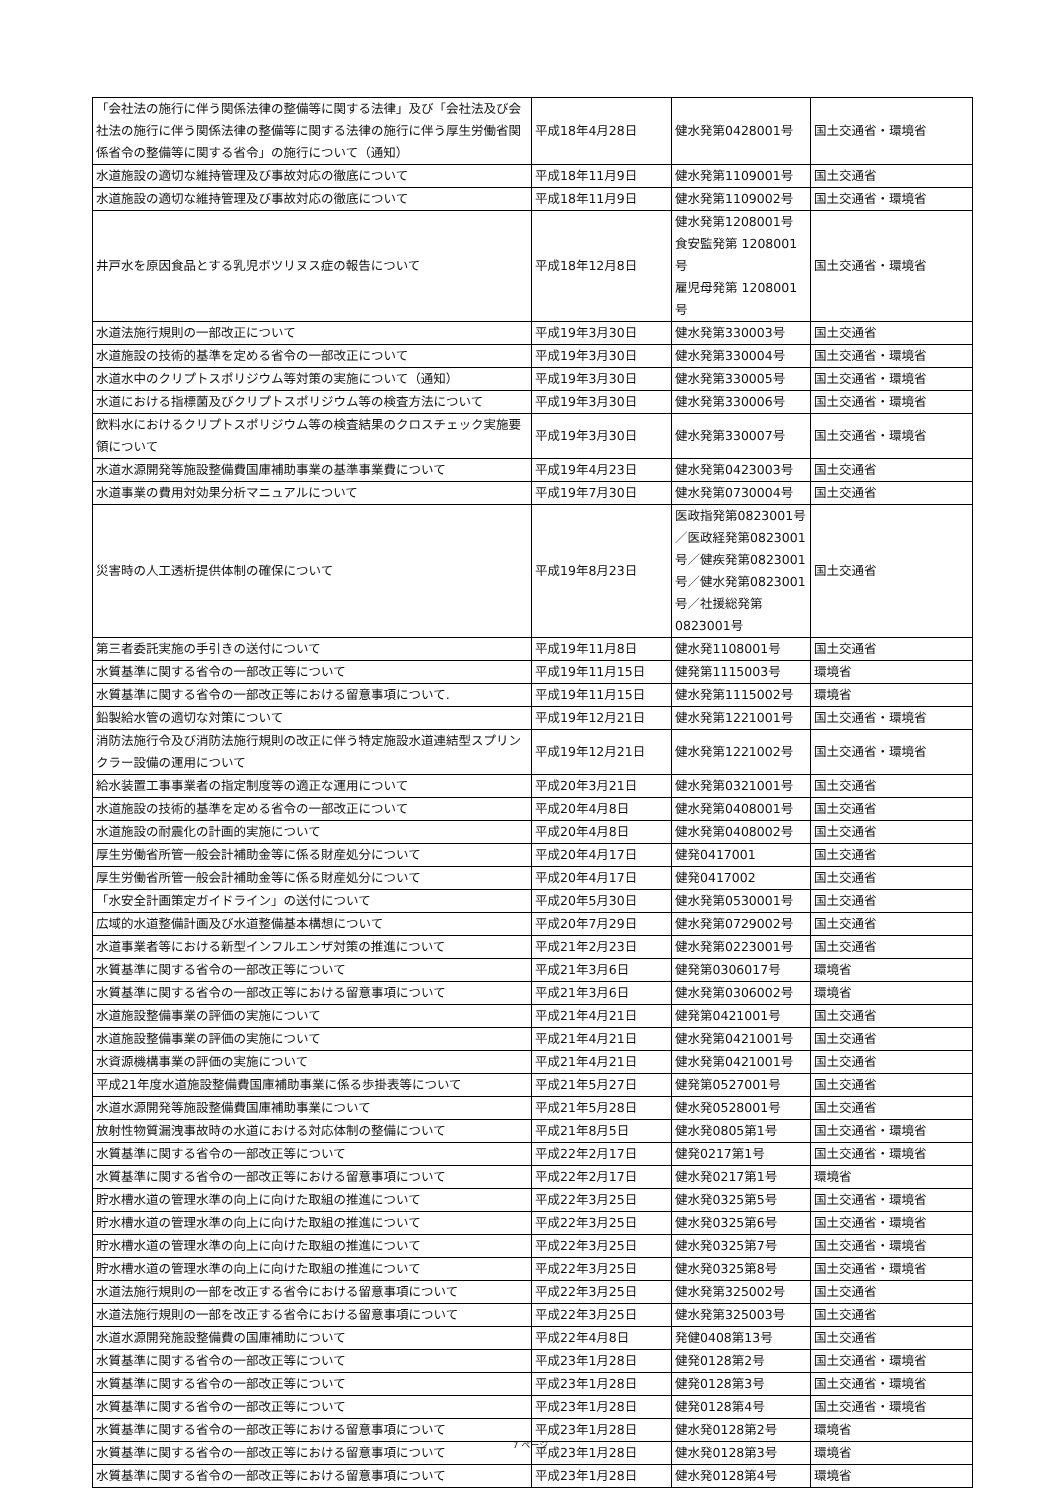| 「会社法の施行に伴う関係法律の整備等に関する法律」及び「会社法及び会社法の施行に伴う関係法律の整備等に関する法律の施行に伴う厚生労働省関係省令の整備等に関する省令」の施行について（通知） | 平成18年4月28日 | 健水発第0428001号 | 国土交通省・環境省 |
| 水道施設の適切な維持管理及び事故対応の徹底について | 平成18年11月9日 | 健水発第1109001号 | 国土交通省 |
| 水道施設の適切な維持管理及び事故対応の徹底について | 平成18年11月9日 | 健水発第1109002号 | 国土交通省・環境省 |
| 井戸水を原因食品とする乳児ボツリヌス症の報告について | 平成18年12月8日 | 健水発第1208001号 食安監発第 1208001号 雇児母発第 1208001号 | 国土交通省・環境省 |
| 水道法施行規則の一部改正について | 平成19年3月30日 | 健水発第330003号 | 国土交通省 |
| 水道施設の技術的基準を定める省令の一部改正について | 平成19年3月30日 | 健水発第330004号 | 国土交通省・環境省 |
| 水道水中のクリプトスポリジウム等対策の実施について（通知） | 平成19年3月30日 | 健水発第330005号 | 国土交通省・環境省 |
| 水道における指標菌及びクリプトスポリジウム等の検査方法について | 平成19年3月30日 | 健水発第330006号 | 国土交通省・環境省 |
| 飲料水におけるクリプトスポリジウム等の検査結果のクロスチェック実施要領について | 平成19年3月30日 | 健水発第330007号 | 国土交通省・環境省 |
| 水道水源開発等施設整備費国庫補助事業の基準事業費について | 平成19年4月23日 | 健水発第0423003号 | 国土交通省 |
| 水道事業の費用対効果分析マニュアルについて | 平成19年7月30日 | 健水発第0730004号 | 国土交通省 |
| 災害時の人工透析提供体制の確保について | 平成19年8月23日 | 医政指発第0823001号／医政経発第0823001号／健疾発第0823001号／健水発第0823001号／社援総発第0823001号 | 国土交通省 |
| 第三者委託実施の手引きの送付について | 平成19年11月8日 | 健水発1108001号 | 国土交通省 |
| 水質基準に関する省令の一部改正等について | 平成19年11月15日 | 健発第1115003号 | 環境省 |
| 水質基準に関する省令の一部改正等における留意事項について. | 平成19年11月15日 | 健水発第1115002号 | 環境省 |
| 鉛製給水管の適切な対策について | 平成19年12月21日 | 健水発第1221001号 | 国土交通省・環境省 |
| 消防法施行令及び消防法施行規則の改正に伴う特定施設水道連結型スプリンクラー設備の運用について | 平成19年12月21日 | 健水発第1221002号 | 国土交通省・環境省 |
| 給水装置工事事業者の指定制度等の適正な運用について | 平成20年3月21日 | 健水発第0321001号 | 国土交通省 |
| 水道施設の技術的基準を定める省令の一部改正について | 平成20年4月8日 | 健水発第0408001号 | 国土交通省 |
| 水道施設の耐震化の計画的実施について | 平成20年4月8日 | 健水発第0408002号 | 国土交通省 |
| 厚生労働省所管一般会計補助金等に係る財産処分について | 平成20年4月17日 | 健発0417001 | 国土交通省 |
| 厚生労働省所管一般会計補助金等に係る財産処分について | 平成20年4月17日 | 健発0417002 | 国土交通省 |
| 「水安全計画策定ガイドライン」の送付について | 平成20年5月30日 | 健水発第0530001号 | 国土交通省 |
| 広域的水道整備計画及び水道整備基本構想について | 平成20年7月29日 | 健水発第0729002号 | 国土交通省 |
| 水道事業者等における新型インフルエンザ対策の推進について | 平成21年2月23日 | 健水発第0223001号 | 国土交通省 |
| 水質基準に関する省令の一部改正等について | 平成21年3月6日 | 健発第0306017号 | 環境省 |
| 水質基準に関する省令の一部改正等における留意事項について | 平成21年3月6日 | 健水発第0306002号 | 環境省 |
| 水道施設整備事業の評価の実施について | 平成21年4月21日 | 健発第0421001号 | 国土交通省 |
| 水道施設整備事業の評価の実施について | 平成21年4月21日 | 健水発第0421001号 | 国土交通省 |
| 水資源機構事業の評価の実施について | 平成21年4月21日 | 健水発第0421001号 | 国土交通省 |
| 平成21年度水道施設整備費国庫補助事業に係る歩掛表等について | 平成21年5月27日 | 健発第0527001号 | 国土交通省 |
| 水道水源開発等施設整備費国庫補助事業について | 平成21年5月28日 | 健水発0528001号 | 国土交通省 |
| 放射性物質漏洩事故時の水道における対応体制の整備について | 平成21年8月5日 | 健水発0805第1号 | 国土交通省・環境省 |
| 水質基準に関する省令の一部改正等について | 平成22年2月17日 | 健発0217第1号 | 国土交通省・環境省 |
| 水質基準に関する省令の一部改正等における留意事項について | 平成22年2月17日 | 健水発0217第1号 | 環境省 |
| 貯水槽水道の管理水準の向上に向けた取組の推進について | 平成22年3月25日 | 健水発0325第5号 | 国土交通省・環境省 |
| 貯水槽水道の管理水準の向上に向けた取組の推進について | 平成22年3月25日 | 健水発0325第6号 | 国土交通省・環境省 |
| 貯水槽水道の管理水準の向上に向けた取組の推進について | 平成22年3月25日 | 健水発0325第7号 | 国土交通省・環境省 |
| 貯水槽水道の管理水準の向上に向けた取組の推進について | 平成22年3月25日 | 健水発0325第8号 | 国土交通省・環境省 |
| 水道法施行規則の一部を改正する省令における留意事項について | 平成22年3月25日 | 健水発第325002号 | 国土交通省 |
| 水道法施行規則の一部を改正する省令における留意事項について | 平成22年3月25日 | 健水発第325003号 | 国土交通省 |
| 水道水源開発施設整備費の国庫補助について | 平成22年4月8日 | 発健0408第13号 | 国土交通省 |
| 水質基準に関する省令の一部改正等について | 平成23年1月28日 | 健発0128第2号 | 国土交通省・環境省 |
| 水質基準に関する省令の一部改正等について | 平成23年1月28日 | 健発0128第3号 | 国土交通省・環境省 |
| 水質基準に関する省令の一部改正等について | 平成23年1月28日 | 健発0128第4号 | 国土交通省・環境省 |
| 水質基準に関する省令の一部改正等における留意事項について | 平成23年1月28日 | 健水発0128第2号 | 環境省 |
| 水質基準に関する省令の一部改正等における留意事項について | 平成23年1月28日 | 健水発0128第3号 | 環境省 |
| 水質基準に関する省令の一部改正等における留意事項について | 平成23年1月28日 | 健水発0128第4号 | 環境省 |
7 ページ